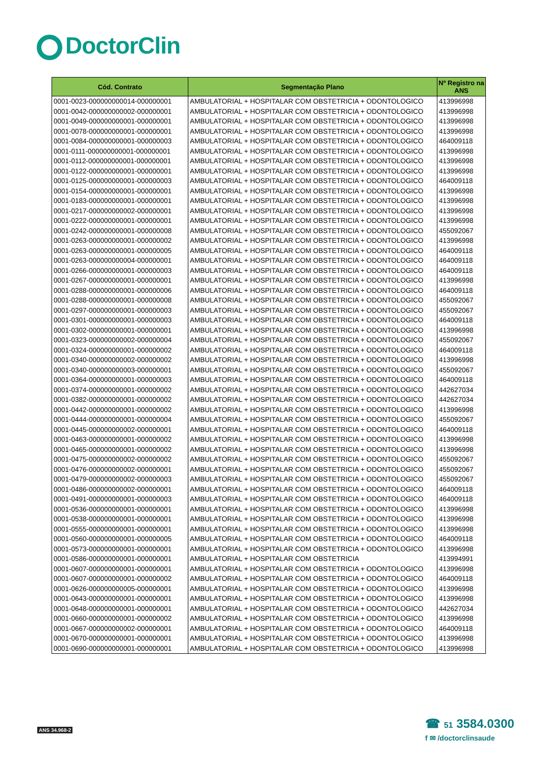DoctorClin
| Cód. Contrato | Segmentação Plano | Nº Registro na ANS |
| --- | --- | --- |
| 0001-0023-000000000014-000000001 | AMBULATORIAL + HOSPITALAR COM OBSTETRICIA + ODONTOLOGICO | 413996998 |
| 0001-0042-000000000002-000000001 | AMBULATORIAL + HOSPITALAR COM OBSTETRICIA + ODONTOLOGICO | 413996998 |
| 0001-0049-000000000001-000000001 | AMBULATORIAL + HOSPITALAR COM OBSTETRICIA + ODONTOLOGICO | 413996998 |
| 0001-0078-000000000001-000000001 | AMBULATORIAL + HOSPITALAR COM OBSTETRICIA + ODONTOLOGICO | 413996998 |
| 0001-0084-000000000001-000000003 | AMBULATORIAL + HOSPITALAR COM OBSTETRICIA + ODONTOLOGICO | 464009118 |
| 0001-0111-000000000001-000000001 | AMBULATORIAL + HOSPITALAR COM OBSTETRICIA + ODONTOLOGICO | 413996998 |
| 0001-0112-000000000001-000000001 | AMBULATORIAL + HOSPITALAR COM OBSTETRICIA + ODONTOLOGICO | 413996998 |
| 0001-0122-000000000001-000000001 | AMBULATORIAL + HOSPITALAR COM OBSTETRICIA + ODONTOLOGICO | 413996998 |
| 0001-0125-000000000001-000000003 | AMBULATORIAL + HOSPITALAR COM OBSTETRICIA + ODONTOLOGICO | 464009118 |
| 0001-0154-000000000001-000000001 | AMBULATORIAL + HOSPITALAR COM OBSTETRICIA + ODONTOLOGICO | 413996998 |
| 0001-0183-000000000001-000000001 | AMBULATORIAL + HOSPITALAR COM OBSTETRICIA + ODONTOLOGICO | 413996998 |
| 0001-0217-000000000002-000000001 | AMBULATORIAL + HOSPITALAR COM OBSTETRICIA + ODONTOLOGICO | 413996998 |
| 0001-0222-000000000001-000000001 | AMBULATORIAL + HOSPITALAR COM OBSTETRICIA + ODONTOLOGICO | 413996998 |
| 0001-0242-000000000001-000000008 | AMBULATORIAL + HOSPITALAR COM OBSTETRICIA + ODONTOLOGICO | 455092067 |
| 0001-0263-000000000001-000000002 | AMBULATORIAL + HOSPITALAR COM OBSTETRICIA + ODONTOLOGICO | 413996998 |
| 0001-0263-000000000001-000000005 | AMBULATORIAL + HOSPITALAR COM OBSTETRICIA + ODONTOLOGICO | 464009118 |
| 0001-0263-000000000004-000000001 | AMBULATORIAL + HOSPITALAR COM OBSTETRICIA + ODONTOLOGICO | 464009118 |
| 0001-0266-000000000001-000000003 | AMBULATORIAL + HOSPITALAR COM OBSTETRICIA + ODONTOLOGICO | 464009118 |
| 0001-0267-000000000001-000000001 | AMBULATORIAL + HOSPITALAR COM OBSTETRICIA + ODONTOLOGICO | 413996998 |
| 0001-0288-000000000001-000000006 | AMBULATORIAL + HOSPITALAR COM OBSTETRICIA + ODONTOLOGICO | 464009118 |
| 0001-0288-000000000001-000000008 | AMBULATORIAL + HOSPITALAR COM OBSTETRICIA + ODONTOLOGICO | 455092067 |
| 0001-0297-000000000001-000000003 | AMBULATORIAL + HOSPITALAR COM OBSTETRICIA + ODONTOLOGICO | 455092067 |
| 0001-0301-000000000001-000000003 | AMBULATORIAL + HOSPITALAR COM OBSTETRICIA + ODONTOLOGICO | 464009118 |
| 0001-0302-000000000001-000000001 | AMBULATORIAL + HOSPITALAR COM OBSTETRICIA + ODONTOLOGICO | 413996998 |
| 0001-0323-000000000002-000000004 | AMBULATORIAL + HOSPITALAR COM OBSTETRICIA + ODONTOLOGICO | 455092067 |
| 0001-0324-000000000001-000000002 | AMBULATORIAL + HOSPITALAR COM OBSTETRICIA + ODONTOLOGICO | 464009118 |
| 0001-0340-000000000002-000000002 | AMBULATORIAL + HOSPITALAR COM OBSTETRICIA + ODONTOLOGICO | 413996998 |
| 0001-0340-000000000003-000000001 | AMBULATORIAL + HOSPITALAR COM OBSTETRICIA + ODONTOLOGICO | 455092067 |
| 0001-0364-000000000001-000000003 | AMBULATORIAL + HOSPITALAR COM OBSTETRICIA + ODONTOLOGICO | 464009118 |
| 0001-0374-000000000001-000000002 | AMBULATORIAL + HOSPITALAR COM OBSTETRICIA + ODONTOLOGICO | 442627034 |
| 0001-0382-000000000001-000000002 | AMBULATORIAL + HOSPITALAR COM OBSTETRICIA + ODONTOLOGICO | 442627034 |
| 0001-0442-000000000001-000000002 | AMBULATORIAL + HOSPITALAR COM OBSTETRICIA + ODONTOLOGICO | 413996998 |
| 0001-0444-000000000001-000000004 | AMBULATORIAL + HOSPITALAR COM OBSTETRICIA + ODONTOLOGICO | 455092067 |
| 0001-0445-000000000002-000000001 | AMBULATORIAL + HOSPITALAR COM OBSTETRICIA + ODONTOLOGICO | 464009118 |
| 0001-0463-000000000001-000000002 | AMBULATORIAL + HOSPITALAR COM OBSTETRICIA + ODONTOLOGICO | 413996998 |
| 0001-0465-000000000001-000000002 | AMBULATORIAL + HOSPITALAR COM OBSTETRICIA + ODONTOLOGICO | 413996998 |
| 0001-0475-000000000002-000000002 | AMBULATORIAL + HOSPITALAR COM OBSTETRICIA + ODONTOLOGICO | 455092067 |
| 0001-0476-000000000002-000000001 | AMBULATORIAL + HOSPITALAR COM OBSTETRICIA + ODONTOLOGICO | 455092067 |
| 0001-0479-000000000002-000000003 | AMBULATORIAL + HOSPITALAR COM OBSTETRICIA + ODONTOLOGICO | 455092067 |
| 0001-0486-000000000002-000000001 | AMBULATORIAL + HOSPITALAR COM OBSTETRICIA + ODONTOLOGICO | 464009118 |
| 0001-0491-000000000001-000000003 | AMBULATORIAL + HOSPITALAR COM OBSTETRICIA + ODONTOLOGICO | 464009118 |
| 0001-0536-000000000001-000000001 | AMBULATORIAL + HOSPITALAR COM OBSTETRICIA + ODONTOLOGICO | 413996998 |
| 0001-0538-000000000001-000000001 | AMBULATORIAL + HOSPITALAR COM OBSTETRICIA + ODONTOLOGICO | 413996998 |
| 0001-0555-000000000001-000000001 | AMBULATORIAL + HOSPITALAR COM OBSTETRICIA + ODONTOLOGICO | 413996998 |
| 0001-0560-000000000001-000000005 | AMBULATORIAL + HOSPITALAR COM OBSTETRICIA + ODONTOLOGICO | 464009118 |
| 0001-0573-000000000001-000000001 | AMBULATORIAL + HOSPITALAR COM OBSTETRICIA + ODONTOLOGICO | 413996998 |
| 0001-0586-000000000001-000000001 | AMBULATORIAL + HOSPITALAR COM OBSTETRICIA | 413994991 |
| 0001-0607-000000000001-000000001 | AMBULATORIAL + HOSPITALAR COM OBSTETRICIA + ODONTOLOGICO | 413996998 |
| 0001-0607-000000000001-000000002 | AMBULATORIAL + HOSPITALAR COM OBSTETRICIA + ODONTOLOGICO | 464009118 |
| 0001-0626-000000000005-000000001 | AMBULATORIAL + HOSPITALAR COM OBSTETRICIA + ODONTOLOGICO | 413996998 |
| 0001-0643-000000000001-000000001 | AMBULATORIAL + HOSPITALAR COM OBSTETRICIA + ODONTOLOGICO | 413996998 |
| 0001-0648-000000000001-000000001 | AMBULATORIAL + HOSPITALAR COM OBSTETRICIA + ODONTOLOGICO | 442627034 |
| 0001-0660-000000000001-000000002 | AMBULATORIAL + HOSPITALAR COM OBSTETRICIA + ODONTOLOGICO | 413996998 |
| 0001-0667-000000000002-000000001 | AMBULATORIAL + HOSPITALAR COM OBSTETRICIA + ODONTOLOGICO | 464009118 |
| 0001-0670-000000000001-000000001 | AMBULATORIAL + HOSPITALAR COM OBSTETRICIA + ODONTOLOGICO | 413996998 |
| 0001-0690-000000000001-000000001 | AMBULATORIAL + HOSPITALAR COM OBSTETRICIA + ODONTOLOGICO | 413996998 |
ANS 34.968-2
☎ 51 3584.0300
f ✉ /doctorclinsaude